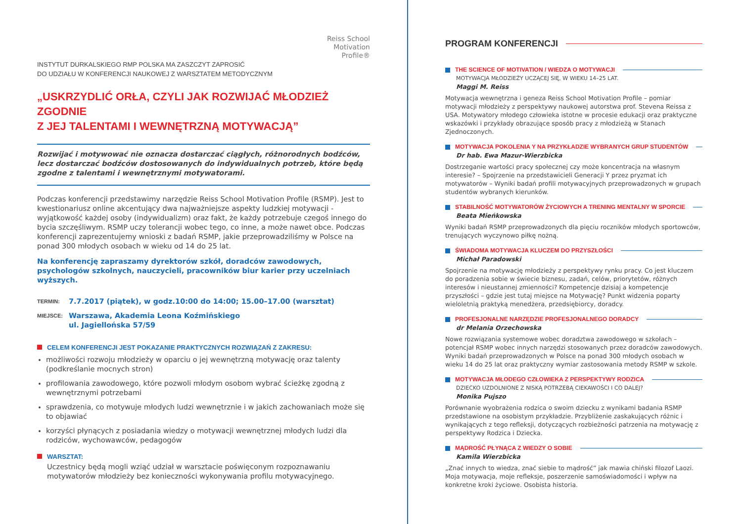Reiss School
Motivation
Profile®
INSTYTUT DURKALSKIEGO RMP POLSKA MA ZASZCZYT ZAPROSIĆ
DO UDZIAŁU W KONFERENCJI NAUKOWEJ Z WARSZTATEM METODYCZNYM
„USKRZYDLIĆ ORŁA, CZYLI JAK ROZWIJAĆ MŁODZIEŻ ZGODNIE
Z JEJ TALENTAMI I WEWNĘTRZNĄ MOTYWACJĄ”
Rozwijać i motywować nie oznacza dostarczać ciągłych, różnorodnych bodźców, lecz dostarczać bodźców dostosowanych do indywidualnych potrzeb, które będą zgodne z talentami i wewnętrznymi motywatorami.
Podczas konferencji przedstawimy narzędzie Reiss School Motivation Profile (RSMP). Jest to kwestionariusz online akcentujący dwa najważniejsze aspekty ludzkiej motywacji - wyjątkowość każdej osoby (indywidualizm) oraz fakt, że każdy potrzebuje czegoś innego do bycia szczęśliwym. RSMP uczy tolerancji wobec tego, co inne, a może nawet obce. Podczas konferencji zaprezentujemy wnioski z badań RSMP, jakie przeprowadziliśmy w Polsce na ponad 300 młodych osobach w wieku od 14 do 25 lat.
Na konferencję zapraszamy dyrektorów szkół, doradców zawodowych, psychologów szkolnych, nauczycieli, pracowników biur karier przy uczelniach wyższych.
TERMIN: 7.7.2017 (piątek), w godz.10:00 do 14:00; 15.00–17.00 (warsztat)
MIEJSCE: Warszawa, Akademia Leona Koźmińskiego
ul. Jagiellońska 57/59
CELEM KONFERENCJI JEST POKAZANIE PRAKTYCZNYCH ROZWIĄZAŃ Z ZAKRESU:
możliwości rozwoju młodzieży w oparciu o jej wewnętrzną motywację oraz talenty (podkreślanie mocnych stron)
profilowania zawodowego, które pozwoli młodym osobom wybrać ścieżkę zgodną z wewnętrznymi potrzebami
sprawdzenia, co motywuje młodych ludzi wewnętrznie i w jakich zachowaniach może się to objawiać
korzyści płynących z posiadania wiedzy o motywacji wewnętrznej młodych ludzi dla rodziców, wychowawców, pedagogów
WARSZTAT:
Uczestnicy będą mogli wziąć udział w warsztacie poświęconym rozpoznawaniu motywatorów młodzieży bez konieczności wykonywania profilu motywacyjnego.
PROGRAM KONFERENCJI
THE SCIENCE OF MOTIVATION / WIEDZA O MOTYWACJI
MOTYWACJA MŁODZIEŻY UCZĄCEJ SIĘ, W WIEKU 14–25 LAT.
Maggi M. Reiss
Motywacja wewnętrzna i geneza Reiss School Motivation Profile – pomiar motywacji młodzieży z perspektywy naukowej autorstwa prof. Stevena Reissa z USA. Motywatory młodego człowieka istotne w procesie edukacji oraz praktyczne wskazówki i przykłady obrazujące sposób pracy z młodzieżą w Stanach Zjednoczonych.
MOTYWACJA POKOLENIA Y NA PRZYKŁADZIE WYBRANYCH GRUP STUDENTÓW
Dr hab. Ewa Mazur-Wierzbicka
Dostrzeganie wartości pracy społecznej czy może koncentracja na własnym interesie? – Spojrzenie na przedstawicieli Generacji Y przez pryzmat ich motywatorów – Wyniki badań profili motywacyjnych przeprowadzonych w grupach studentów wybranych kierunków.
STABILNOŚĆ MOTYWATORÓW ŻYCIOWYCH A TRENING MENTALNY W SPORCIE
Beata Mieńkowska
Wyniki badań RSMP przeprowadzonych dla pięciu roczników młodych sportowców, trenujących wyczynowo piłkę nożną.
ŚWIADOMA MOTYWACJA KLUCZEM DO PRZYSZŁOŚCI
Michał Paradowski
Spojrzenie na motywację młodzieży z perspektywy rynku pracy. Co jest kluczem do poradzenia sobie w świecie biznesu, zadań, celów, priorytetów, różnych interesów i nieustannej zmienności? Kompetencje dzisiaj a kompetencje przyszłości – gdzie jest tutaj miejsce na Motywację? Punkt widzenia poparty wieloletnią praktyką menedżera, przedsiębiorcy, doradcy.
PROFESJONALNE NARZĘDZIE PROFESJONALNEGO DORADCY
dr Melania Orzechowska
Nowe rozwiązania systemowe wobec doradztwa zawodowego w szkołach – potencjał RSMP wobec innych narzędzi stosowanych przez doradców zawodowych. Wyniki badań przeprowadzonych w Polsce na ponad 300 młodych osobach w wieku 14 do 25 lat oraz praktyczny wymiar zastosowania metody RSMP w szkole.
MOTYWACJA MŁODEGO CZŁOWIEKA Z PERSPEKTYWY RODZICA
DZIECKO UZDOLNIONE Z NISKĄ POTRZEBĄ CIEKAWOŚCI I CO DALEJ?
Monika Pujszo
Porównanie wyobrażenia rodzica o swoim dziecku z wynikami badania RSMP przedstawione na osobistym przykładzie. Przybliżenie zaskakujących różnic i wynikających z tego refleksji, dotyczących rozbieżności patrzenia na motywację z perspektywy Rodzica i Dziecka.
MĄDROŚĆ PŁYNĄCA Z WIEDZY O SOBIE
Kamila Wierzbicka
„Znać innych to wiedza, znać siebie to mądrość” jak mawia chiński filozof Laozi. Moja motywacja, moje refleksje, poszerzenie samoświadomości i wpływ na konkretne kroki życiowe. Osobista historia.